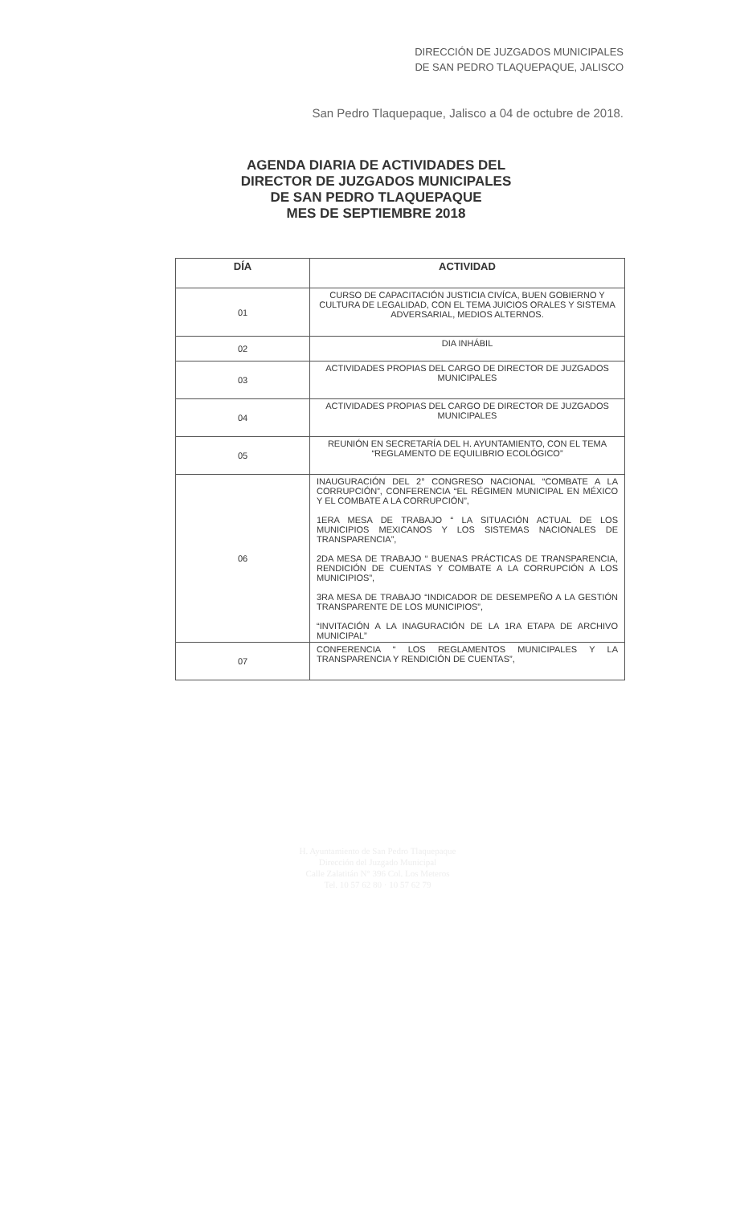DIRECCIÓN DE JUZGADOS MUNICIPALES
DE SAN PEDRO TLAQUEPAQUE, JALISCO
San Pedro Tlaquepaque, Jalisco a 04 de octubre de 2018.
AGENDA DIARIA DE ACTIVIDADES DEL
DIRECTOR DE JUZGADOS MUNICIPALES
DE SAN PEDRO TLAQUEPAQUE
MES DE SEPTIEMBRE 2018
| DÍA | ACTIVIDAD |
| --- | --- |
| 01 | CURSO DE CAPACITACIÓN JUSTICIA CIVÍCA, BUEN GOBIERNO Y CULTURA DE LEGALIDAD, CON EL TEMA JUICIOS ORALES Y SISTEMA ADVERSARIAL, MEDIOS ALTERNOS. |
| 02 | DIA INHÁBIL |
| 03 | ACTIVIDADES PROPIAS DEL CARGO DE DIRECTOR DE JUZGADOS MUNICIPALES |
| 04 | ACTIVIDADES PROPIAS DEL CARGO DE DIRECTOR DE JUZGADOS MUNICIPALES |
| 05 | REUNIÓN EN SECRETARÍA DEL H. AYUNTAMIENTO, CON EL TEMA “REGLAMENTO DE EQUILIBRIO ECOLÓGICO” |
| 06 | INAUGURACIÓN DEL 2° CONGRESO NACIONAL “COMBATE A LA CORRUPCIÓN”, CONFERENCIA “EL RÉGIMEN MUNICIPAL EN MÉXICO Y EL COMBATE A LA CORRUPCIÓN”, 1ERA MESA DE TRABAJO “ LA SITUACIÓN ACTUAL DE LOS MUNICIPIOS MEXICANOS Y LOS SISTEMAS NACIONALES DE TRANSPARENCIA”, 2DA MESA DE TRABAJO “ BUENAS PRÁCTICAS DE TRANSPARENCIA, RENDICIÓN DE CUENTAS Y COMBATE A LA CORRUPCIÓN A LOS MUNICIPIOS”, 3RA MESA DE TRABAJO “INDICADOR DE DESEMPEÑO A LA GESTIÓN TRANSPARENTE DE LOS MUNICIPIOS”, “INVITACIÓN A LA INAGURACIÓN DE LA 1RA ETAPA DE ARCHIVO MUNICIPAL” |
| 07 | CONFERENCIA “ LOS REGLAMENTOS MUNICIPALES Y LA TRANSPARENCIA Y RENDICIÓN DE CUENTAS”, |
H. Ayuntamiento de San Pedro Tlaquepaque
Dirección del Juzgado Municipal
Calle Zalatitán N° 396 Col. Los Meteros
Tel. 10 57 62 80 · 10 57 62 79